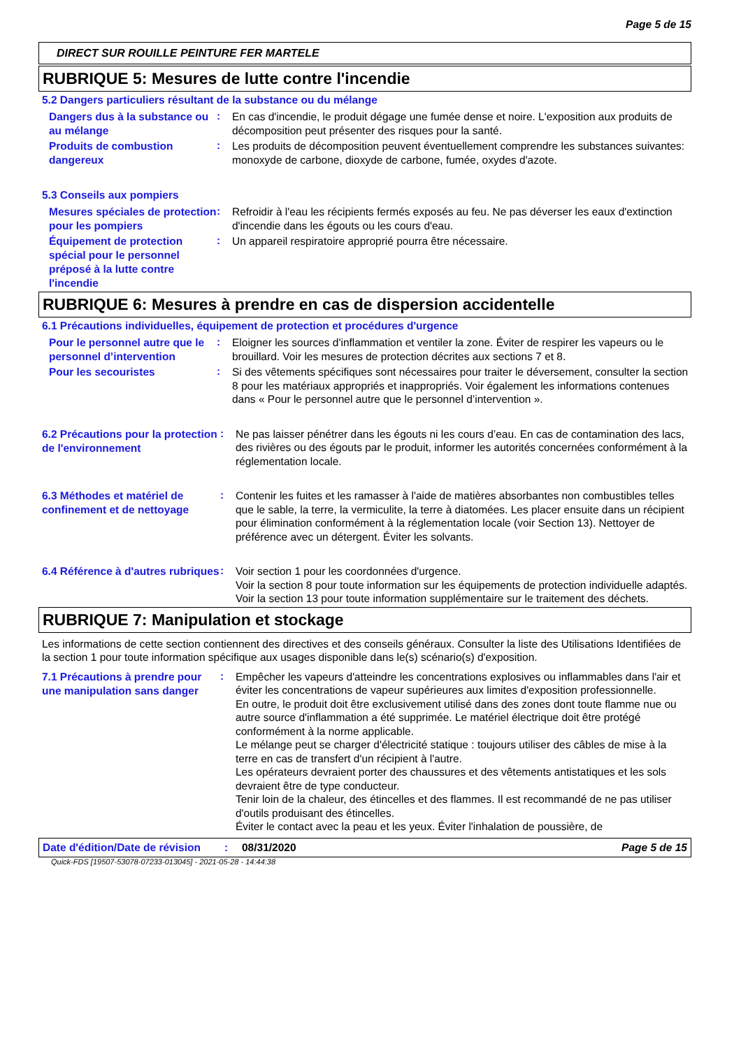Page 5 de 15
DIRECT SUR ROUILLE PEINTURE FER MARTELE
RUBRIQUE 5: Mesures de lutte contre l'incendie
5.2 Dangers particuliers résultant de la substance ou du mélange
Dangers dus à la substance ou au mélange
:
En cas d'incendie, le produit dégage une fumée dense et noire. L'exposition aux produits de décomposition peut présenter des risques pour la santé.
Produits de combustion dangereux
:
Les produits de décomposition peuvent éventuellement comprendre les substances suivantes: monoxyde de carbone, dioxyde de carbone, fumée, oxydes d'azote.
5.3 Conseils aux pompiers
Mesures spéciales de protection pour les pompiers
:
Refroidir à l'eau les récipients fermés exposés au feu. Ne pas déverser les eaux d'extinction d'incendie dans les égouts ou les cours d'eau.
Équipement de protection spécial pour le personnel préposé à la lutte contre l'incendie
:
Un appareil respiratoire approprié pourra être nécessaire.
RUBRIQUE 6: Mesures à prendre en cas de dispersion accidentelle
6.1 Précautions individuelles, équipement de protection et procédures d'urgence
Pour le personnel autre que le personnel d’intervention
:
Eloigner les sources d'inflammation et ventiler la zone. Éviter de respirer les vapeurs ou le brouillard. Voir les mesures de protection décrites aux sections 7 et 8.
Pour les secouristes
:
Si des vêtements spécifiques sont nécessaires pour traiter le déversement, consulter la section 8 pour les matériaux appropriés et inappropriés. Voir également les informations contenues dans « Pour le personnel autre que le personnel d’intervention ».
6.2 Précautions pour la protection de l'environnement
:
Ne pas laisser pénétrer dans les égouts ni les cours d’eau. En cas de contamination des lacs, des rivières ou des égouts par le produit, informer les autorités concernées conformément à la réglementation locale.
6.3 Méthodes et matériel de confinement et de nettoyage
:
Contenir les fuites et les ramasser à l'aide de matières absorbantes non combustibles telles que le sable, la terre, la vermiculite, la terre à diatomées. Les placer ensuite dans un récipient pour élimination conformément à la réglementation locale (voir Section 13). Nettoyer de préférence avec un détergent. Éviter les solvants.
6.4 Référence à d'autres rubriques
:
Voir section 1 pour les coordonnées d'urgence.
Voir la section 8 pour toute information sur les équipements de protection individuelle adaptés.
Voir la section 13 pour toute information supplémentaire sur le traitement des déchets.
RUBRIQUE 7: Manipulation et stockage
Les informations de cette section contiennent des directives et des conseils généraux. Consulter la liste des Utilisations Identifiées de la section 1 pour toute information spécifique aux usages disponible dans le(s) scénario(s) d'exposition.
7.1 Précautions à prendre pour une manipulation sans danger
:
Empêcher les vapeurs d'atteindre les concentrations explosives ou inflammables dans l'air et éviter les concentrations de vapeur supérieures aux limites d'exposition professionnelle.
En outre, le produit doit être exclusivement utilisé dans des zones dont toute flamme nue ou autre source d'inflammation a été supprimée. Le matériel électrique doit être protégé conformément à la norme applicable.
Le mélange peut se charger d'électricité statique : toujours utiliser des câbles de mise à la terre en cas de transfert d'un récipient à l'autre.
Les opérateurs devraient porter des chaussures et des vêtements antistatiques et les sols devraient être de type conducteur.
Tenir loin de la chaleur, des étincelles et des flammes. Il est recommandé de ne pas utiliser d'outils produisant des étincelles.
Éviter le contact avec la peau et les yeux. Éviter l'inhalation de poussière, de
Date d'édition/Date de révision
: 08/31/2020 Page 5 de 15
Quick-FDS [19507-53078-07233-013045] - 2021-05-28 - 14:44:38